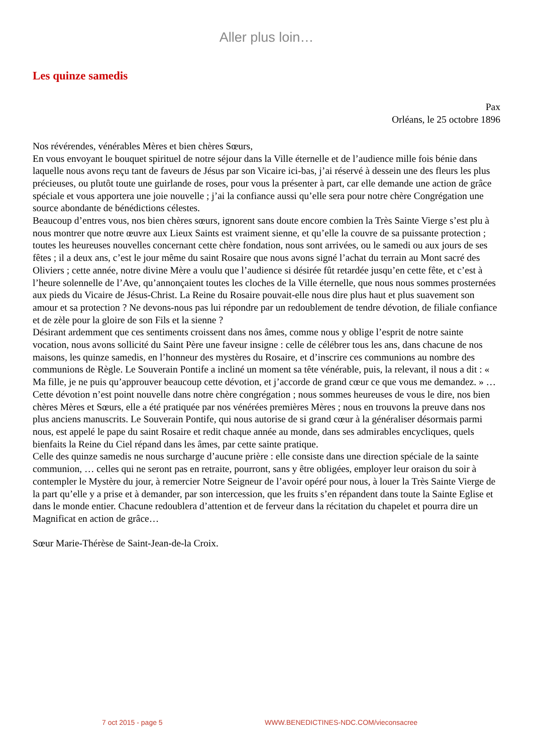Aller plus loin…
Les quinze samedis
Pax
Orléans, le 25 octobre 1896
Nos révérendes, vénérables Mères et bien chères Sœurs,
En vous envoyant le bouquet spirituel de notre séjour dans la Ville éternelle et de l’audience mille fois bénie dans laquelle nous avons reçu tant de faveurs de Jésus par son Vicaire ici-bas, j’ai réservé à dessein une des fleurs les plus précieuses, ou plutôt toute une guirlande de roses, pour vous la présenter à part, car elle demande une action de grâce spéciale et vous apportera une joie nouvelle ; j’ai la confiance aussi qu’elle sera pour notre chère Congrégation une source abondante de bénédictions célestes.
Beaucoup d’entres vous, nos bien chères sœurs, ignorent sans doute encore combien la Très Sainte Vierge s’est plu à nous montrer que notre œuvre aux Lieux Saints est vraiment sienne, et qu’elle la couvre de sa puissante protection ; toutes les heureuses nouvelles concernant cette chère fondation, nous sont arrivées, ou le samedi ou aux jours de ses fêtes ; il a deux ans, c’est le jour même du saint Rosaire que nous avons signé l’achat du terrain au Mont sacré des Oliviers ; cette année, notre divine Mère a voulu que l’audience si désirée fût retardée jusqu’en cette fête, et c’est à l’heure solennelle de l’Ave, qu’annonçaient toutes les cloches de la Ville éternelle, que nous nous sommes prosternées aux pieds du Vicaire de Jésus-Christ. La Reine du Rosaire pouvait-elle nous dire plus haut et plus suavement son amour et sa protection ? Ne devons-nous pas lui répondre par un redoublement de tendre dévotion, de filiale confiance et de zèle pour la gloire de son Fils et la sienne ?
Désirant ardemment que ces sentiments croissent dans nos âmes, comme nous y oblige l’esprit de notre sainte vocation, nous avons sollicité du Saint Père une faveur insigne : celle de célébrer tous les ans, dans chacune de nos maisons, les quinze samedis, en l’honneur des mystères du Rosaire, et d’inscrire ces communions au nombre des communions de Règle. Le Souverain Pontife a incliné un moment sa tête vénérable, puis, la relevant, il nous a dit : « Ma fille, je ne puis qu’approuver beaucoup cette dévotion, et j’accorde de grand cœur ce que vous me demandez. » …
Cette dévotion n’est point nouvelle dans notre chère congrégation ; nous sommes heureuses de vous le dire, nos bien chères Mères et Sœurs, elle a été pratiquée par nos vénérées premières Mères ; nous en trouvons la preuve dans nos plus anciens manuscrits. Le Souverain Pontife, qui nous autorise de si grand cœur à la généraliser désormais parmi nous, est appelé le pape du saint Rosaire et redit chaque année au monde, dans ses admirables encycliques, quels bienfaits la Reine du Ciel répand dans les âmes, par cette sainte pratique.
Celle des quinze samedis ne nous surcharge d’aucune prière : elle consiste dans une direction spéciale de la sainte communion, … celles qui ne seront pas en retraite, pourront, sans y être obligées, employer leur oraison du soir à contempler le Mystère du jour, à remercier Notre Seigneur de l’avoir opéré pour nous, à louer la Très Sainte Vierge de la part qu’elle y a prise et à demander, par son intercession, que les fruits s’en répandent dans toute la Sainte Eglise et dans le monde entier. Chacune redoublera d’attention et de ferveur dans la récitation du chapelet et pourra dire un Magnificat en action de grâce…
Sœur Marie-Thérèse de Saint-Jean-de-la Croix.
7 oct 2015 - page 5 WWW.BENEDICTINES-NDC.COM/vieconsacree